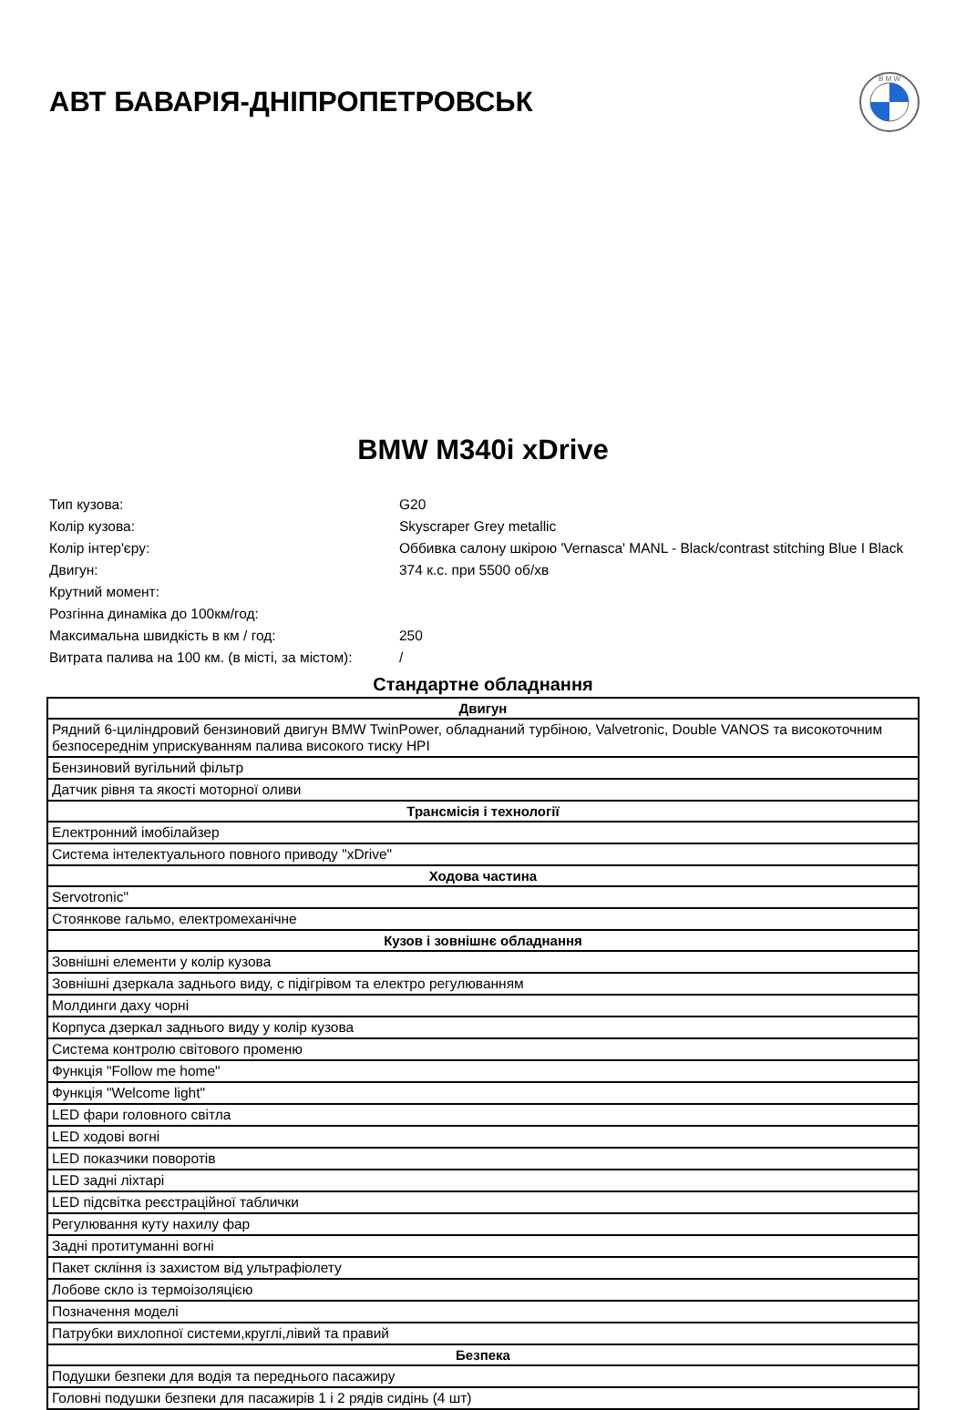АВТ БАВАРІЯ-ДНІПРОПЕТРОВСЬК
B M W
BMW M340i xDrive
| Тип кузова: | G20 |
| Колір кузова: | Skyscraper Grey metallic |
| Колір інтер'єру: | Оббивка салону шкірою 'Vernasca' MANL - Black/contrast stitching Blue I Black |
| Двигун: | 374 к.с. при 5500 об/хв |
| Крутний момент: | |
| Розгінна динаміка до 100км/год: | |
| Максимальна швидкість в км / год: | 250 |
| Витрата палива на 100 км. (в місті, за містом): | / |
Стандартне обладнання
| Двигун |
| --- |
| Рядний 6-циліндровий бензиновий двигун BMW TwinPower, обладнаний турбіною, Valvetronic, Double VANOS та високоточним безпосереднім уприскуванням палива високого тиску HPI |
| Бензиновий вугільний фільтр |
| Датчик рівня та якості моторної оливи |
| Трансмісія і технології |
| Електронний імобілайзер |
| Система інтелектуального повного приводу "xDrive" |
| Ходова частина |
| Servotronic" |
| Стоянкове гальмо, електромеханічне |
| Кузов і зовнішнє обладнання |
| Зовнішні елементи у колір кузова |
| Зовнішні дзеркала заднього виду, с підігрівом та електро регулюванням |
| Молдинги даху чорні |
| Корпуса дзеркал заднього виду у колір кузова |
| Система контролю світового променю |
| Функція "Follow me home" |
| Функція "Welcome light" |
| LED фари головного світла |
| LED ходові вогні |
| LED показчики поворотів |
| LED задні ліхтарі |
| LED підсвітка реєстраційної таблички |
| Регулювання куту нахилу фар |
| Задні протитуманні вогні |
| Пакет скління із захистом від ультрафіолету |
| Лобове скло із термоізоляцією |
| Позначення моделі |
| Патрубки вихлопної системи,круглі,лівий та правий |
| Безпека |
| Подушки безпеки для водія та переднього пасажиру |
| Головні подушки безпеки для пасажирів 1 і 2 рядів сидінь (4 шт) |